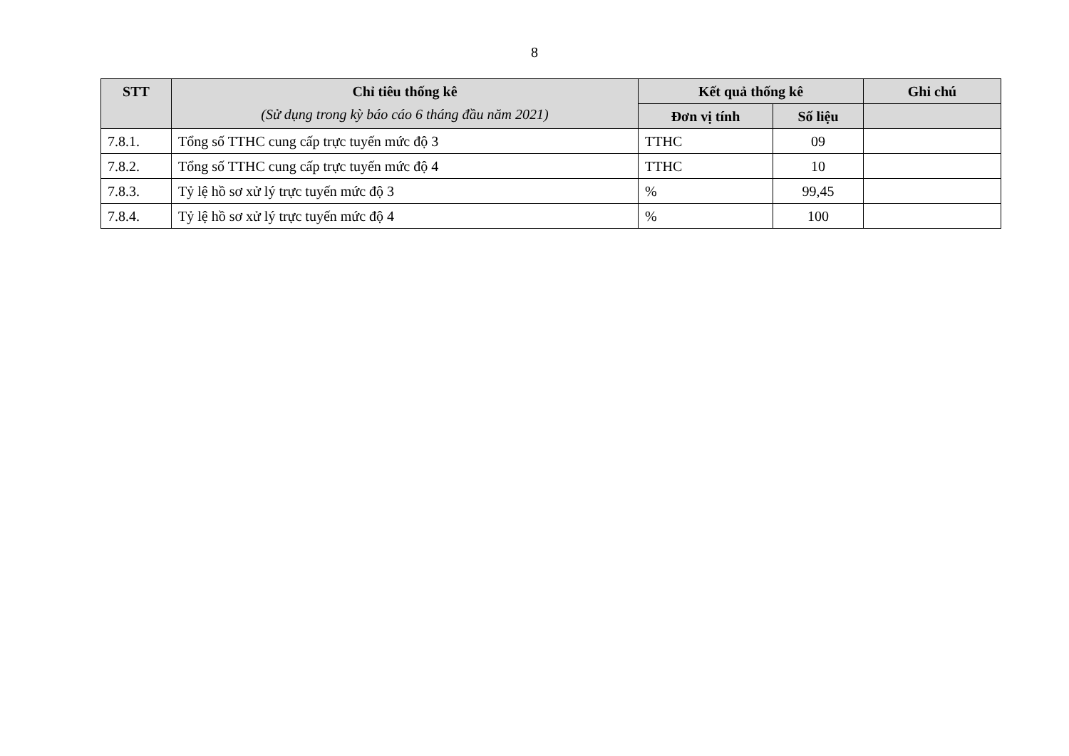8
| STT | Chỉ tiêu thống kê (Sử dụng trong kỳ báo cáo 6 tháng đầu năm 2021) | Kết quả thống kê | | Ghi chú |
| --- | --- | --- | --- | --- |
| | | Đơn vị tính | Số liệu | |
| 7.8.1. | Tổng số TTHC cung cấp trực tuyến mức độ 3 | TTHC | 09 | |
| 7.8.2. | Tổng số TTHC cung cấp trực tuyến mức độ 4 | TTHC | 10 | |
| 7.8.3. | Tỷ lệ hồ sơ xử lý trực tuyến mức độ 3 | % | 99,45 | |
| 7.8.4. | Tỷ lệ hồ sơ xử lý trực tuyến mức độ 4 | % | 100 | |